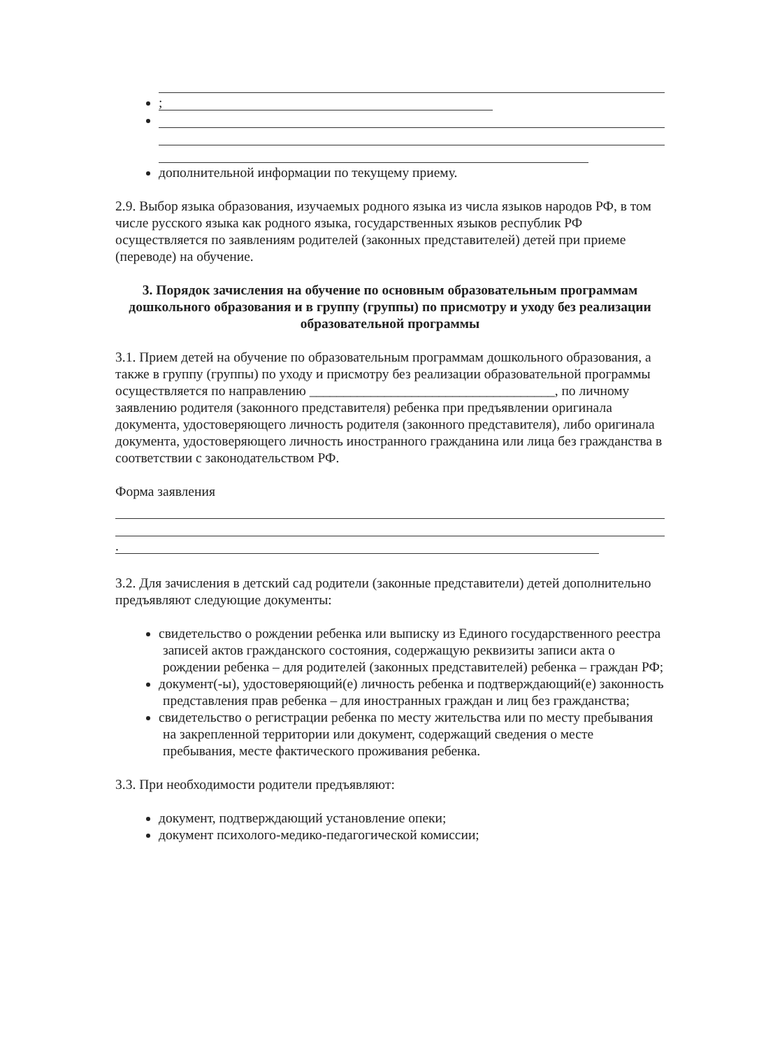;
дополнительной информации по текущему приему.
2.9. Выбор языка образования, изучаемых родного языка из числа языков народов РФ, в том числе русского языка как родного языка, государственных языков республик РФ осуществляется по заявлениям родителей (законных представителей) детей при приеме (переводе) на обучение.
3. Порядок зачисления на обучение по основным образовательным программам дошкольного образования и в группу (группы) по присмотру и уходу без реализации
образовательной программы
3.1. Прием детей на обучение по образовательным программам дошкольного образования, а также в группу (группы) по уходу и присмотру без реализации образовательной программы осуществляется по направлению ____________________________________, по личному заявлению родителя (законного представителя) ребенка при предъявлении оригинала документа, удостоверяющего личность родителя (законного представителя), либо оригинала документа, удостоверяющего личность иностранного гражданина или лица без гражданства в соответствии с законодательством РФ.
Форма заявления
.
3.2. Для зачисления в детский сад родители (законные представители) детей дополнительно предъявляют следующие документы:
свидетельство о рождении ребенка или выписку из Единого государственного реестра записей актов гражданского состояния, содержащую реквизиты записи акта о рождении ребенка – для родителей (законных представителей) ребенка – граждан РФ;
документ(-ы), удостоверяющий(е) личность ребенка и подтверждающий(е) законность представления прав ребенка – для иностранных граждан и лиц без гражданства;
свидетельство о регистрации ребенка по месту жительства или по месту пребывания на закрепленной территории или документ, содержащий сведения о месте пребывания, месте фактического проживания ребенка.
3.3. При необходимости родители предъявляют:
документ, подтверждающий установление опеки;
документ психолого-медико-педагогической комиссии;